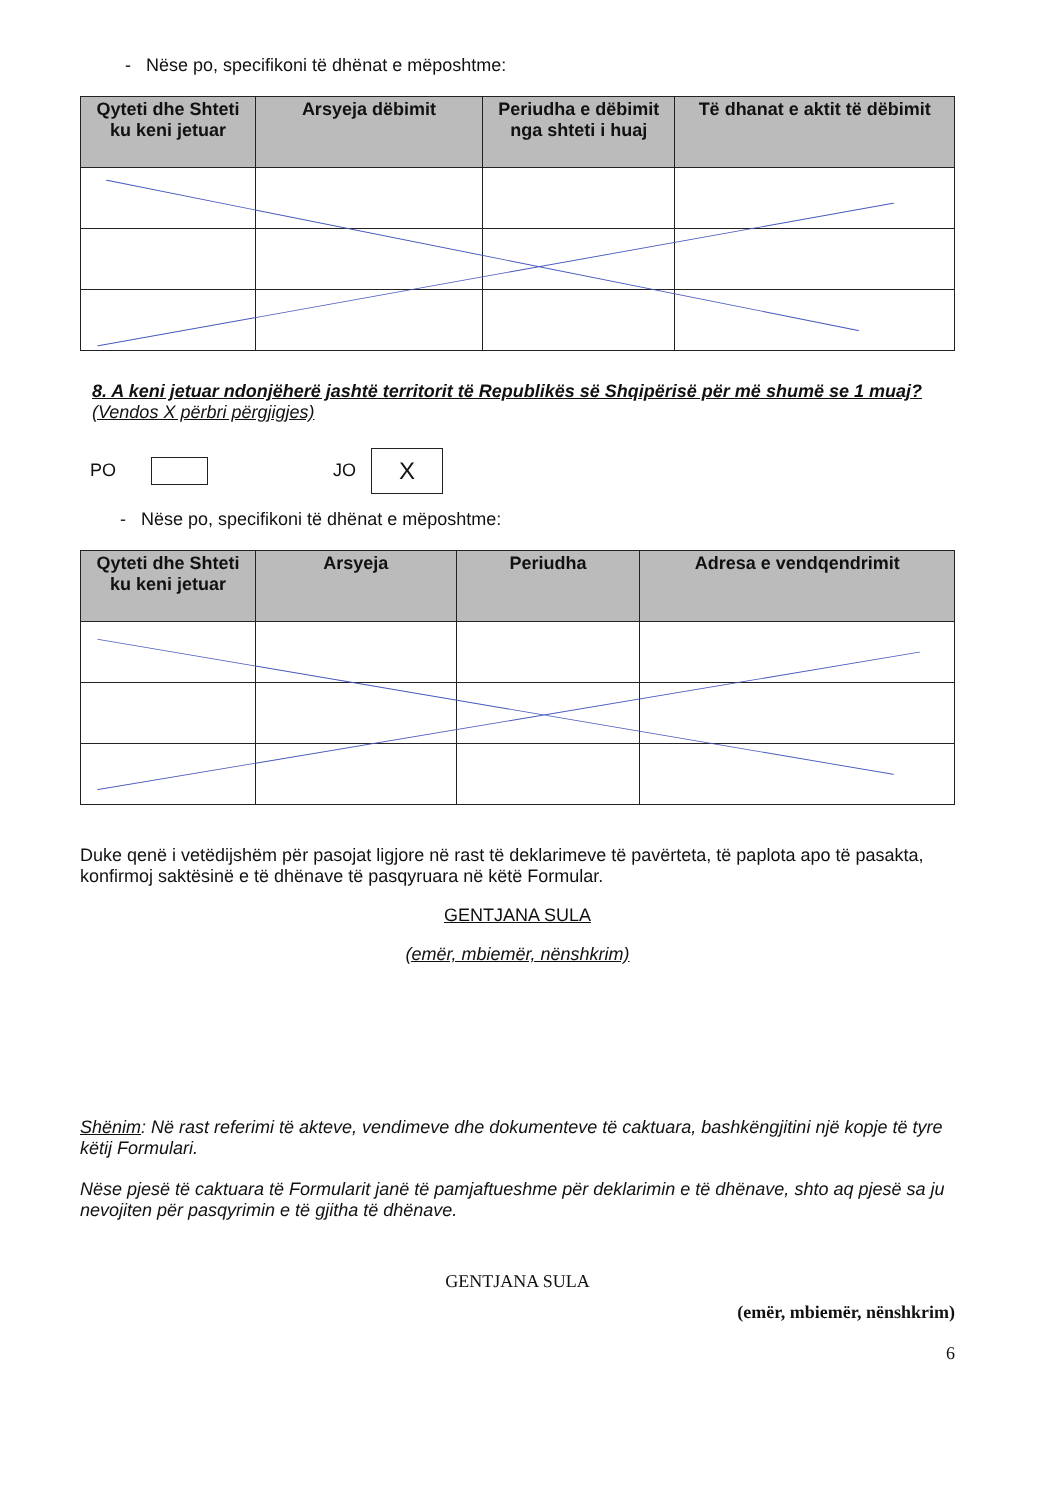- Nëse po, specifikoni të dhënat e mëposhtme:
| Qyteti dhe Shteti ku keni jetuar | Arsyeja dëbimit | Periudha e dëbimit nga shteti i huaj | Të dhanat e aktit të dëbimit |
| --- | --- | --- | --- |
8. A keni jetuar ndonjëherë jashtë territorit të Republikës së Shqipërisë për më shumë se 1 muaj? (Vendos X përbri përgjigjes)
PO JO X
- Nëse po, specifikoni të dhënat e mëposhtme:
| Qyteti dhe Shteti ku keni jetuar | Arsyeja | Periudha | Adresa e vendqendrimit |
| --- | --- | --- | --- |
Duke qenë i vetëdijshëm për pasojat ligjore në rast të deklarimeve të pavërteta, të paplota apo të pasakta, konfirmoj saktësinë e të dhënave të pasqyruara në këtë Formular.
GENTJANA SULA
(emër, mbiemër, nënshkrim)
Shënim: Në rast referimi të akteve, vendimeve dhe dokumenteve të caktuara, bashkëngjitini një kopje të tyre këtij Formulari.
Nëse pjesë të caktuara të Formularit janë të pamjaftueshme për deklarimin e të dhënave, shto aq pjesë sa ju nevojiten për pasqyrimin e të gjitha të dhënave.
GENTJANA SULA
(emër, mbiemër, nënshkrim)
6